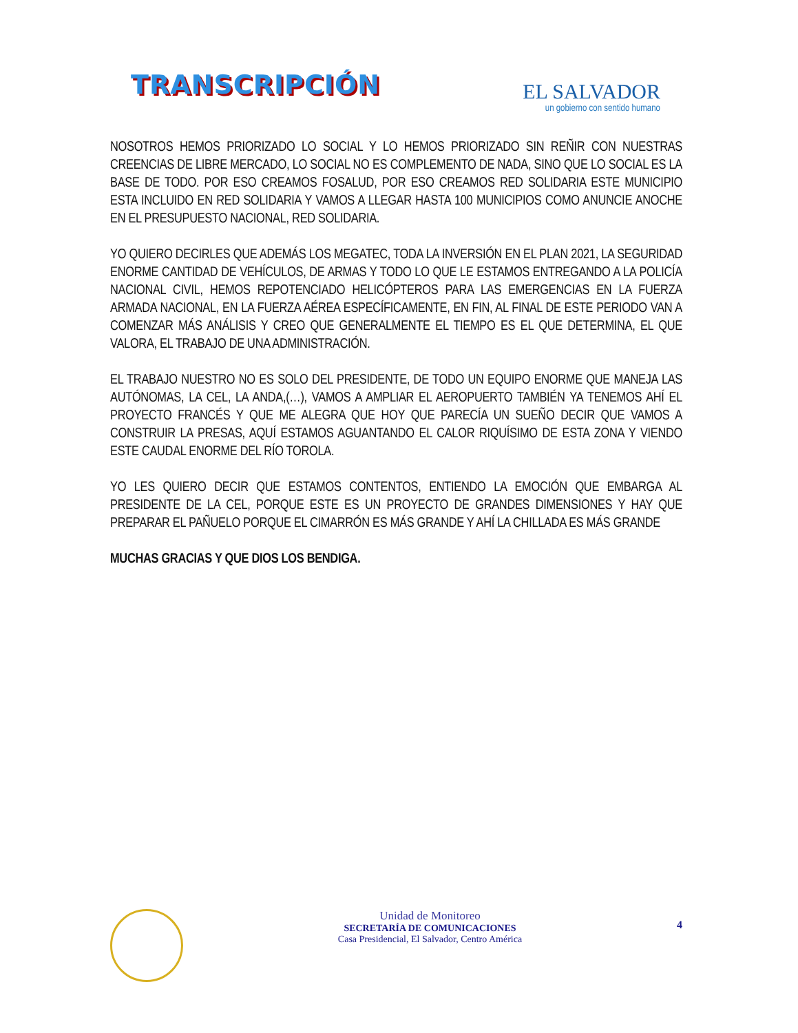TRANSCRIPCIÓN
EL SALVADOR
un gobierno con sentido humano
NOSOTROS HEMOS PRIORIZADO LO SOCIAL Y LO HEMOS PRIORIZADO SIN REÑIR CON NUESTRAS CREENCIAS DE LIBRE MERCADO, LO SOCIAL NO ES COMPLEMENTO DE NADA, SINO QUE LO SOCIAL ES LA BASE DE TODO. POR ESO CREAMOS FOSALUD, POR ESO CREAMOS RED SOLIDARIA ESTE MUNICIPIO ESTA INCLUIDO EN RED SOLIDARIA Y VAMOS A LLEGAR HASTA 100 MUNICIPIOS COMO ANUNCIE ANOCHE EN EL PRESUPUESTO NACIONAL, RED SOLIDARIA.
YO QUIERO DECIRLES QUE ADEMÁS LOS MEGATEC, TODA LA INVERSIÓN EN EL PLAN 2021, LA SEGURIDAD ENORME CANTIDAD DE VEHÍCULOS, DE ARMAS Y TODO LO QUE LE ESTAMOS ENTREGANDO A LA POLICÍA NACIONAL CIVIL, HEMOS REPOTENCIADO HELICÓPTEROS PARA LAS EMERGENCIAS EN LA FUERZA ARMADA NACIONAL, EN LA FUERZA AÉREA ESPECÍFICAMENTE, EN FIN, AL FINAL DE ESTE PERIODO VAN A COMENZAR MÁS ANÁLISIS Y CREO QUE GENERALMENTE EL TIEMPO ES EL QUE DETERMINA, EL QUE VALORA, EL TRABAJO DE UNA ADMINISTRACIÓN.
EL TRABAJO NUESTRO NO ES SOLO DEL PRESIDENTE, DE TODO UN EQUIPO ENORME QUE MANEJA LAS AUTÓNOMAS, LA CEL, LA ANDA,(…), VAMOS A AMPLIAR EL AEROPUERTO TAMBIÉN YA TENEMOS AHÍ EL PROYECTO FRANCÉS Y QUE ME ALEGRA QUE HOY QUE PARECÍA UN SUEÑO DECIR QUE VAMOS A CONSTRUIR LA PRESAS, AQUÍ ESTAMOS AGUANTANDO EL CALOR RIQUÍSIMO DE ESTA ZONA Y VIENDO ESTE CAUDAL ENORME DEL RÍO TOROLA.
YO LES QUIERO DECIR QUE ESTAMOS CONTENTOS, ENTIENDO LA EMOCIÓN QUE EMBARGA AL PRESIDENTE DE LA CEL, PORQUE ESTE ES UN PROYECTO DE GRANDES DIMENSIONES Y HAY QUE PREPARAR EL PAÑUELO PORQUE EL CIMARRÓN ES MÁS GRANDE Y AHÍ LA CHILLADA ES MÁS GRANDE
MUCHAS GRACIAS Y QUE DIOS LOS BENDIGA.
Unidad de Monitoreo
SECRETARÍA DE COMUNICACIONES
Casa Presidencial, El Salvador, Centro América
4